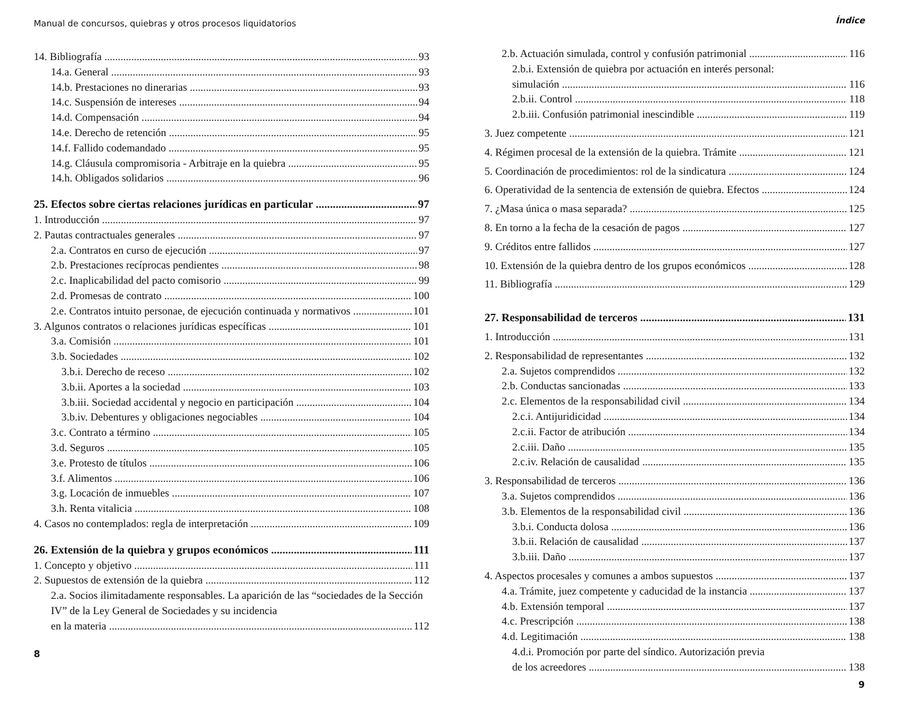Manual de concursos, quiebras y otros procesos liquidatorios
14. Bibliografía 93
14.a. General 93
14.b. Prestaciones no dinerarias 93
14.c. Suspensión de intereses 94
14.d. Compensación 94
14.e. Derecho de retención 95
14.f. Fallido codemandado 95
14.g. Cláusula compromisoria - Arbitraje en la quiebra 95
14.h. Obligados solidarios 96
25. Efectos sobre ciertas relaciones jurídicas en particular 97
1. Introducción 97
2. Pautas contractuales generales 97
2.a. Contratos en curso de ejecución 97
2.b. Prestaciones recíprocas pendientes 98
2.c. Inaplicabilidad del pacto comisorio 99
2.d. Promesas de contrato 100
2.e. Contratos intuito personae, de ejecución continuada y normativos 101
3. Algunos contratos o relaciones jurídicas específicas 101
3.a. Comisión 101
3.b. Sociedades 102
3.b.i. Derecho de receso 102
3.b.ii. Aportes a la sociedad 103
3.b.iii. Sociedad accidental y negocio en participación 104
3.b.iv. Debentures y obligaciones negociables 104
3.c. Contrato a término 105
3.d. Seguros 105
3.e. Protesto de títulos 106
3.f. Alimentos 106
3.g. Locación de inmuebles 107
3.h. Renta vitalicia 108
4. Casos no contemplados: regla de interpretación 109
26. Extensión de la quiebra y grupos económicos 111
1. Concepto y objetivo 111
2. Supuestos de extensión de la quiebra 112
2.a. Socios ilimitadamente responsables. La aparición de las “sociedades de la Sección IV” de la Ley General de Sociedades y su incidencia
en la materia 112
8
Índice
2.b. Actuación simulada, control y confusión patrimonial 116
2.b.i. Extensión de quiebra por actuación en interés personal:
simulación 116
2.b.ii. Control 118
2.b.iii. Confusión patrimonial inescindible 119
3. Juez competente 121
4. Régimen procesal de la extensión de la quiebra. Trámite 121
5. Coordinación de procedimientos: rol de la sindicatura 124
6. Operatividad de la sentencia de extensión de quiebra. Efectos 124
7. ¿Masa única o masa separada? 125
8. En torno a la fecha de la cesación de pagos 127
9. Créditos entre fallidos 127
10. Extensión de la quiebra dentro de los grupos económicos 128
11. Bibliografía 129
27. Responsabilidad de terceros 131
1. Introducción 131
2. Responsabilidad de representantes 132
2.a. Sujetos comprendidos 132
2.b. Conductas sancionadas 133
2.c. Elementos de la responsabilidad civil 134
2.c.i. Antijuridicidad 134
2.c.ii. Factor de atribución 134
2.c.iii. Daño 135
2.c.iv. Relación de causalidad 135
3. Responsabilidad de terceros 136
3.a. Sujetos comprendidos 136
3.b. Elementos de la responsabilidad civil 136
3.b.i. Conducta dolosa 136
3.b.ii. Relación de causalidad 137
3.b.iii. Daño 137
4. Aspectos procesales y comunes a ambos supuestos 137
4.a. Trámite, juez competente y caducidad de la instancia 137
4.b. Extensión temporal 137
4.c. Prescripción 138
4.d. Legitimación 138
4.d.i. Promoción por parte del síndico. Autorización previa
de los acreedores 138
9